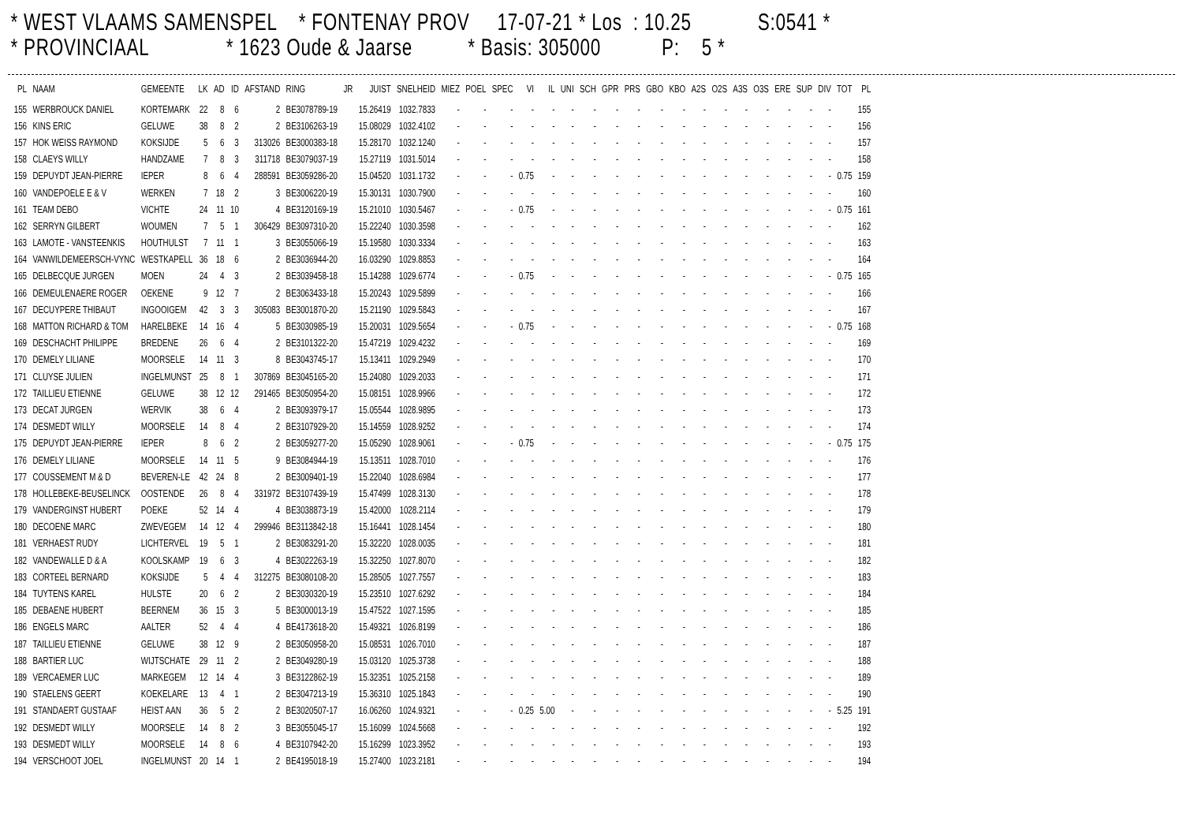* WEST VLAAMS SAMENSPEL * FONTENAY PROV 17-07-21 * Los : 10.25 S:0541 * * PROVINCIAAL * 1623 Oude & Jaarse * Basis: 305000 P: 5 *
| PL | NAAM | GEMEENTE | LK | AD | ID | AFSTAND | RING | JR | JUIST | SNELHEID | MIEZ | POEL | SPEC | VI | IL | UNI | SCH | GPR | PRS | GBO | KBO | A2S | O2S | A3S | O3S | ERE | SUP | DIV | TOT | PL |
| --- | --- | --- | --- | --- | --- | --- | --- | --- | --- | --- | --- | --- | --- | --- | --- | --- | --- | --- | --- | --- | --- | --- | --- | --- | --- | --- | --- | --- | --- | --- |
| 155 | WERBROUCK DANIEL | KORTEMARK | 22 | 8 | 6 | 2 | BE3078789-19 | | 15.26419 | 1032.7833 | - | - | - | - | - | - | - | - | - | - | - | - | - | - | - | - | - | - | | 155 |
| 156 | KINS ERIC | GELUWE | 38 | 8 | 2 | 2 | BE3106263-19 | | 15.08029 | 1032.4102 | - | - | - | - | - | - | - | - | - | - | - | - | - | - | - | - | - | - | | 156 |
| 157 | HOK WEISS RAYMOND | KOKSIJDE | 5 | 6 | 3 | 313026 | BE3000383-18 | | 15.28170 | 1032.1240 | - | - | - | - | - | - | - | - | - | - | - | - | - | - | - | - | - | - | | 157 |
| 158 | CLAEYS WILLY | HANDZAME | 7 | 8 | 3 | 311718 | BE3079037-19 | | 15.27119 | 1031.5014 | - | - | - | - | - | - | - | - | - | - | - | - | - | - | - | - | - | - | | 158 |
| 159 | DEPUYDT JEAN-PIERRE | IEPER | 8 | 6 | 4 | 288591 | BE3059286-20 | | 15.04520 | 1031.1732 | - | - | - | 0.75 | - | - | - | - | - | - | - | - | - | - | - | - | - | - | 0.75 | 159 |
| 160 | VANDEPOELE E & V | WERKEN | 7 | 18 | 2 | 3 | BE3006220-19 | | 15.30131 | 1030.7900 | - | - | - | - | - | - | - | - | - | - | - | - | - | - | - | - | - | - | | 160 |
| 161 | TEAM DEBO | VICHTE | 24 | 11 | 10 | 4 | BE3120169-19 | | 15.21010 | 1030.5467 | - | - | - | 0.75 | - | - | - | - | - | - | - | - | - | - | - | - | - | - | 0.75 | 161 |
| 162 | SERRYN GILBERT | WOUMEN | 7 | 5 | 1 | 306429 | BE3097310-20 | | 15.22240 | 1030.3598 | - | - | - | - | - | - | - | - | - | - | - | - | - | - | - | - | - | - | | 162 |
| 163 | LAMOTE - VANSTEENKIS | HOUTHULST | 7 | 11 | 1 | 3 | BE3055066-19 | | 15.19580 | 1030.3334 | - | - | - | - | - | - | - | - | - | - | - | - | - | - | - | - | - | - | | 163 |
| 164 | VANWILDEMEERSCH-VYNC | WESTKAPELL | 36 | 18 | 6 | 2 | BE3036944-20 | | 16.03290 | 1029.8853 | - | - | - | - | - | - | - | - | - | - | - | - | - | - | - | - | - | - | | 164 |
| 165 | DELBECQUE JURGEN | MOEN | 24 | 4 | 3 | 2 | BE3039458-18 | | 15.14288 | 1029.6774 | - | - | - | 0.75 | - | - | - | - | - | - | - | - | - | - | - | - | - | - | 0.75 | 165 |
| 166 | DEMEULENAERE ROGER | OEKENE | 9 | 12 | 7 | 2 | BE3063433-18 | | 15.20243 | 1029.5899 | - | - | - | - | - | - | - | - | - | - | - | - | - | - | - | - | - | - | | 166 |
| 167 | DECUYPERE THIBAUT | INGOOIGEM | 42 | 3 | 3 | 305083 | BE3001870-20 | | 15.21190 | 1029.5843 | - | - | - | - | - | - | - | - | - | - | - | - | - | - | - | - | - | - | | 167 |
| 168 | MATTON RICHARD & TOM | HARELBEKE | 14 | 16 | 4 | 5 | BE3030985-19 | | 15.20031 | 1029.5654 | - | - | - | 0.75 | - | - | - | - | - | - | - | - | - | - | - | - | - | - | 0.75 | 168 |
| 169 | DESCHACHT PHILIPPE | BREDENE | 26 | 6 | 4 | 2 | BE3101322-20 | | 15.47219 | 1029.4232 | - | - | - | - | - | - | - | - | - | - | - | - | - | - | - | - | - | - | | 169 |
| 170 | DEMELY LILIANE | MOORSELE | 14 | 11 | 3 | 8 | BE3043745-17 | | 15.13411 | 1029.2949 | - | - | - | - | - | - | - | - | - | - | - | - | - | - | - | - | - | - | | 170 |
| 171 | CLUYSE JULIEN | INGELMUNST | 25 | 8 | 1 | 307869 | BE3045165-20 | | 15.24080 | 1029.2033 | - | - | - | - | - | - | - | - | - | - | - | - | - | - | - | - | - | - | | 171 |
| 172 | TAILLIEU ETIENNE | GELUWE | 38 | 12 | 12 | 291465 | BE3050954-20 | | 15.08151 | 1028.9966 | - | - | - | - | - | - | - | - | - | - | - | - | - | - | - | - | - | - | | 172 |
| 173 | DECAT JURGEN | WERVIK | 38 | 6 | 4 | 2 | BE3093979-17 | | 15.05544 | 1028.9895 | - | - | - | - | - | - | - | - | - | - | - | - | - | - | - | - | - | - | | 173 |
| 174 | DESMEDT WILLY | MOORSELE | 14 | 8 | 4 | 2 | BE3107929-20 | | 15.14559 | 1028.9252 | - | - | - | - | - | - | - | - | - | - | - | - | - | - | - | - | - | - | | 174 |
| 175 | DEPUYDT JEAN-PIERRE | IEPER | 8 | 6 | 2 | 2 | BE3059277-20 | | 15.05290 | 1028.9061 | - | - | - | 0.75 | - | - | - | - | - | - | - | - | - | - | - | - | - | - | 0.75 | 175 |
| 176 | DEMELY LILIANE | MOORSELE | 14 | 11 | 5 | 9 | BE3084944-19 | | 15.13511 | 1028.7010 | - | - | - | - | - | - | - | - | - | - | - | - | - | - | - | - | - | - | | 176 |
| 177 | COUSSEMENT M & D | BEVEREN-LE | 42 | 24 | 8 | 2 | BE3009401-19 | | 15.22040 | 1028.6984 | - | - | - | - | - | - | - | - | - | - | - | - | - | - | - | - | - | - | | 177 |
| 178 | HOLLEBEKE-BEUSELINCK | OOSTENDE | 26 | 8 | 4 | 331972 | BE3107439-19 | | 15.47499 | 1028.3130 | - | - | - | - | - | - | - | - | - | - | - | - | - | - | - | - | - | - | | 178 |
| 179 | VANDERGINST HUBERT | POEKE | 52 | 14 | 4 | 4 | BE3038873-19 | | 15.42000 | 1028.2114 | - | - | - | - | - | - | - | - | - | - | - | - | - | - | - | - | - | - | | 179 |
| 180 | DECOENE MARC | ZWEVEGEM | 14 | 12 | 4 | 299946 | BE3113842-18 | | 15.16441 | 1028.1454 | - | - | - | - | - | - | - | - | - | - | - | - | - | - | - | - | - | - | | 180 |
| 181 | VERHAEST RUDY | LICHTERVEL | 19 | 5 | 1 | 2 | BE3083291-20 | | 15.32220 | 1028.0035 | - | - | - | - | - | - | - | - | - | - | - | - | - | - | - | - | - | - | | 181 |
| 182 | VANDEWALLE D & A | KOOLSKAMP | 19 | 6 | 3 | 4 | BE3022263-19 | | 15.32250 | 1027.8070 | - | - | - | - | - | - | - | - | - | - | - | - | - | - | - | - | - | - | | 182 |
| 183 | CORTEEL BERNARD | KOKSIJDE | 5 | 4 | 4 | 312275 | BE3080108-20 | | 15.28505 | 1027.7557 | - | - | - | - | - | - | - | - | - | - | - | - | - | - | - | - | - | - | | 183 |
| 184 | TUYTENS KAREL | HULSTE | 20 | 6 | 2 | 2 | BE3030320-19 | | 15.23510 | 1027.6292 | - | - | - | - | - | - | - | - | - | - | - | - | - | - | - | - | - | - | | 184 |
| 185 | DEBAENE HUBERT | BEERNEM | 36 | 15 | 3 | 5 | BE3000013-19 | | 15.47522 | 1027.1595 | - | - | - | - | - | - | - | - | - | - | - | - | - | - | - | - | - | - | | 185 |
| 186 | ENGELS MARC | AALTER | 52 | 4 | 4 | 4 | BE4173618-20 | | 15.49321 | 1026.8199 | - | - | - | - | - | - | - | - | - | - | - | - | - | - | - | - | - | - | | 186 |
| 187 | TAILLIEU ETIENNE | GELUWE | 38 | 12 | 9 | 2 | BE3050958-20 | | 15.08531 | 1026.7010 | - | - | - | - | - | - | - | - | - | - | - | - | - | - | - | - | - | - | | 187 |
| 188 | BARTIER LUC | WIJTSCHATE | 29 | 11 | 2 | 2 | BE3049280-19 | | 15.03120 | 1025.3738 | - | - | - | - | - | - | - | - | - | - | - | - | - | - | - | - | - | - | | 188 |
| 189 | VERCAEMER LUC | MARKEGEM | 12 | 14 | 4 | 3 | BE3122862-19 | | 15.32351 | 1025.2158 | - | - | - | - | - | - | - | - | - | - | - | - | - | - | - | - | - | - | | 189 |
| 190 | STAELENS GEERT | KOEKELARE | 13 | 4 | 1 | 2 | BE3047213-19 | | 15.36310 | 1025.1843 | - | - | - | - | - | - | - | - | - | - | - | - | - | - | - | - | - | - | | 190 |
| 191 | STANDAERT GUSTAAF | HEIST AAN | 36 | 5 | 2 | 2 | BE3020507-17 | | 16.06260 | 1024.9321 | - | - | - | 0.25 | 5.00 | - | - | - | - | - | - | - | - | - | - | - | - | - | 5.25 | 191 |
| 192 | DESMEDT WILLY | MOORSELE | 14 | 8 | 2 | 3 | BE3055045-17 | | 15.16099 | 1024.5668 | - | - | - | - | - | - | - | - | - | - | - | - | - | - | - | - | - | - | | 192 |
| 193 | DESMEDT WILLY | MOORSELE | 14 | 8 | 6 | 4 | BE3107942-20 | | 15.16299 | 1023.3952 | - | - | - | - | - | - | - | - | - | - | - | - | - | - | - | - | - | - | | 193 |
| 194 | VERSCHOOT JOEL | INGELMUNST | 20 | 14 | 1 | 2 | BE4195018-19 | | 15.27400 | 1023.2181 | - | - | - | - | - | - | - | - | - | - | - | - | - | - | - | - | - | - | | 194 |